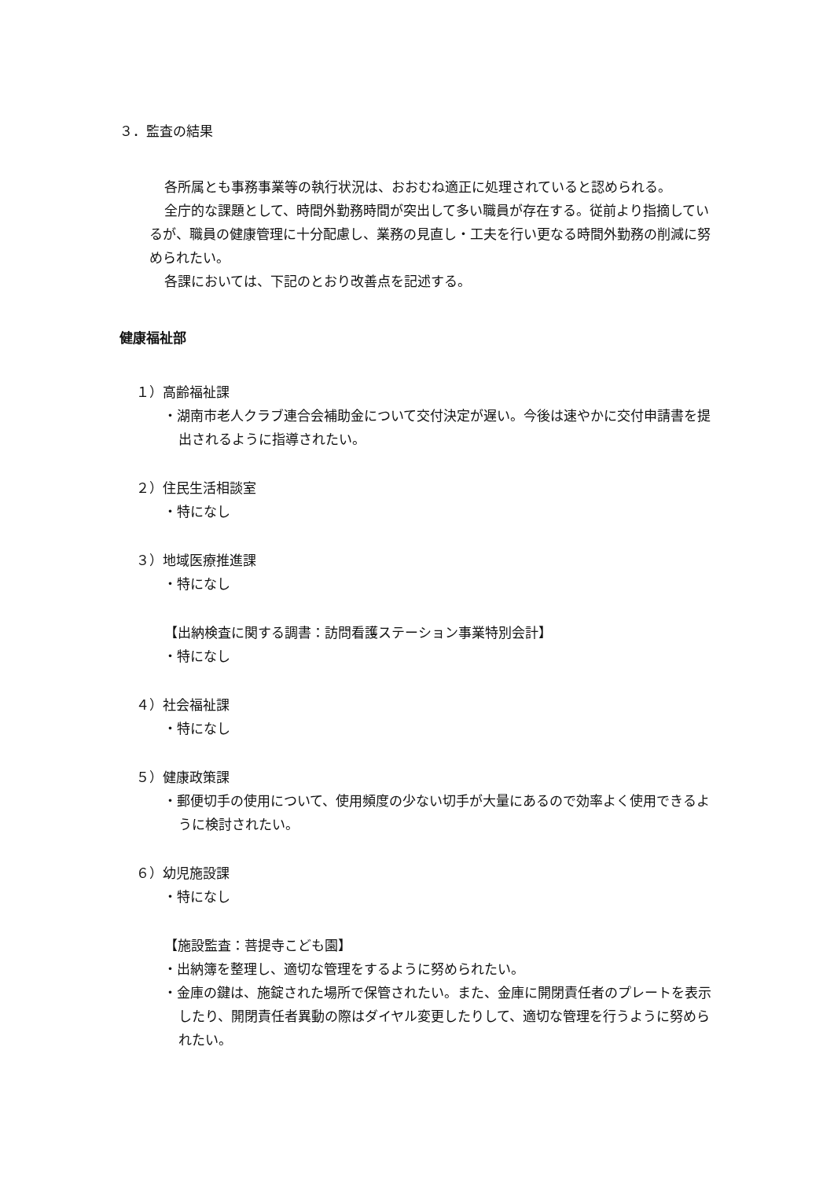３．監査の結果
各所属とも事務事業等の執行状況は、おおむね適正に処理されていると認められる。
全庁的な課題として、時間外勤務時間が突出して多い職員が存在する。従前より指摘しているが、職員の健康管理に十分配慮し、業務の見直し・工夫を行い更なる時間外勤務の削減に努められたい。
各課においては、下記のとおり改善点を記述する。
健康福祉部
１）高齢福祉課
・湖南市老人クラブ連合会補助金について交付決定が遅い。今後は速やかに交付申請書を提出されるように指導されたい。
２）住民生活相談室
・特になし
３）地域医療推進課
・特になし
【出納検査に関する調書：訪問看護ステーション事業特別会計】
・特になし
４）社会福祉課
・特になし
５）健康政策課
・郵便切手の使用について、使用頻度の少ない切手が大量にあるので効率よく使用できるように検討されたい。
６）幼児施設課
・特になし
【施設監査：菩提寺こども園】
・出納簿を整理し、適切な管理をするように努められたい。
・金庫の鍵は、施錠された場所で保管されたい。また、金庫に開閉責任者のプレートを表示したり、開閉責任者異動の際はダイヤル変更したりして、適切な管理を行うように努められたい。